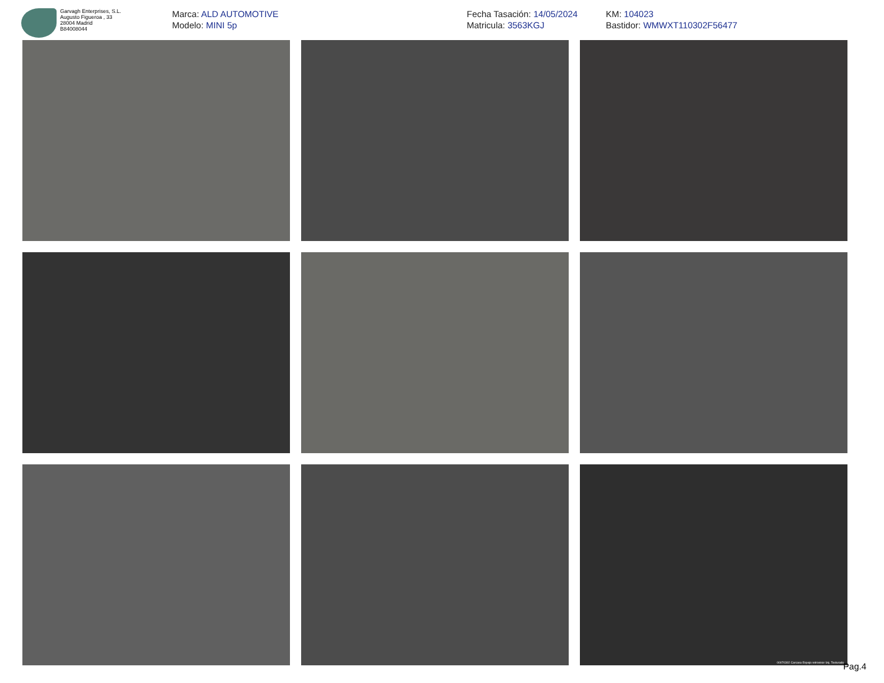Garvagh Enterprises, S.L.
Augusto Figueroa , 33
28004 Madrid
B84008044
Marca: ALD AUTOMOTIVE
Modelo: MINI 5p
Fecha Tasación: 14/05/2024
Matricula: 3563KGJ
KM: 104023
Bastidor: WMWXT110302F56477
00070302 Carcasa Espejo retrovisor Izq. Texturado
Pag.4